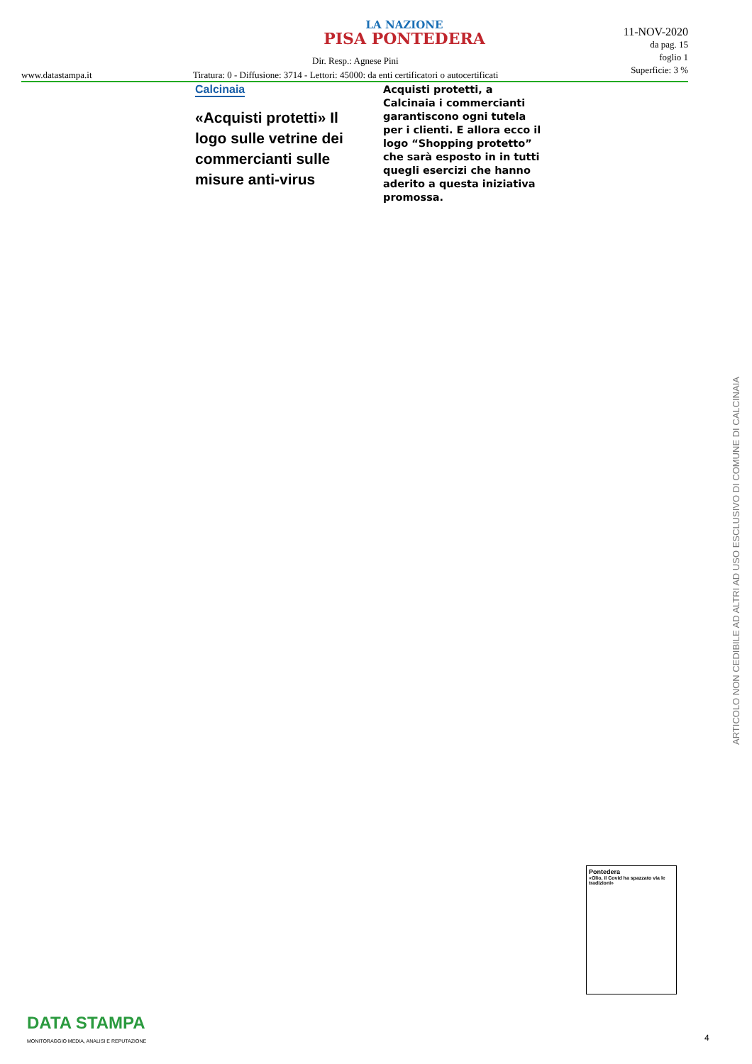LA NAZIONE
PISA PONTEDERA
Dir. Resp.: Agnese Pini
www.datastampa.it
Tiratura: 0 - Diffusione: 3714 - Lettori: 45000: da enti certificatori o autocertificati
11-NOV-2020
da pag. 15
foglio 1
Superficie: 3 %
Calcinaia
«Acquisti protetti» Il logo sulle vetrine dei commercianti sulle misure anti-virus
Acquisti protetti, a Calcinaia i commercianti garantiscono ogni tutela per i clienti. E allora ecco il logo “Shopping protetto” che sarà esposto in in tutti quegli esercizi che hanno aderito a questa iniziativa promossa.
ARTICOLO NON CEDIBILE AD ALTRI AD USO ESCLUSIVO DI COMUNE DI CALCINAIA
Pontedera
«Olio, il Covid ha spazzato via le tradizioni»
DATA STAMPA
MONITORAGGIO MEDIA, ANALISI E REPUTAZIONE
4